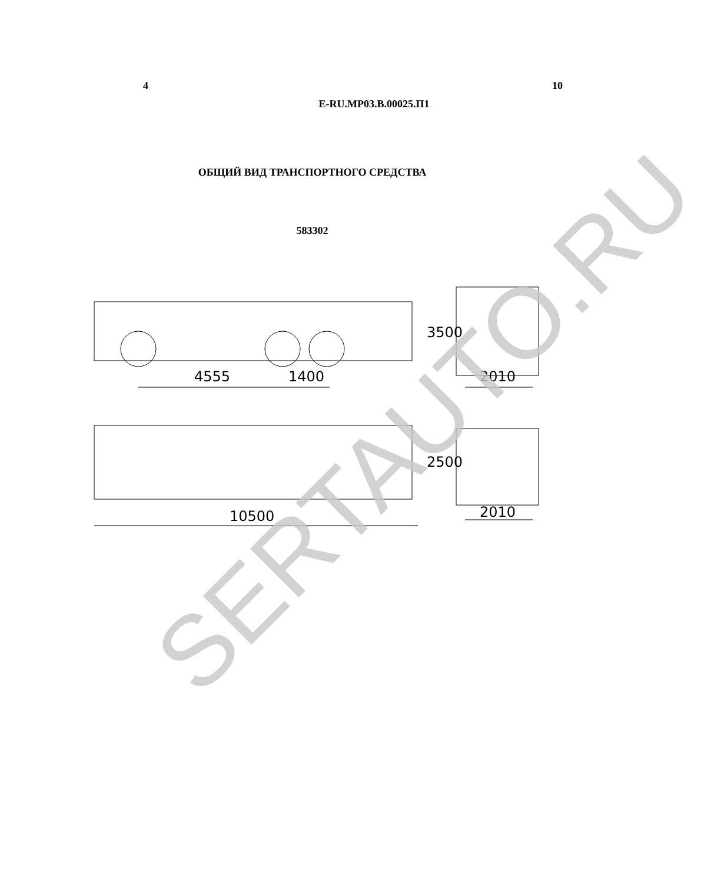4 10
E-RU.MP03.B.00025.П1
ОБЩИЙ ВИД ТРАНСПОРТНОГО СРЕДСТВА
583302
4555
1400
10500
2010
2010
3500
2500
SERTAUTO.RU